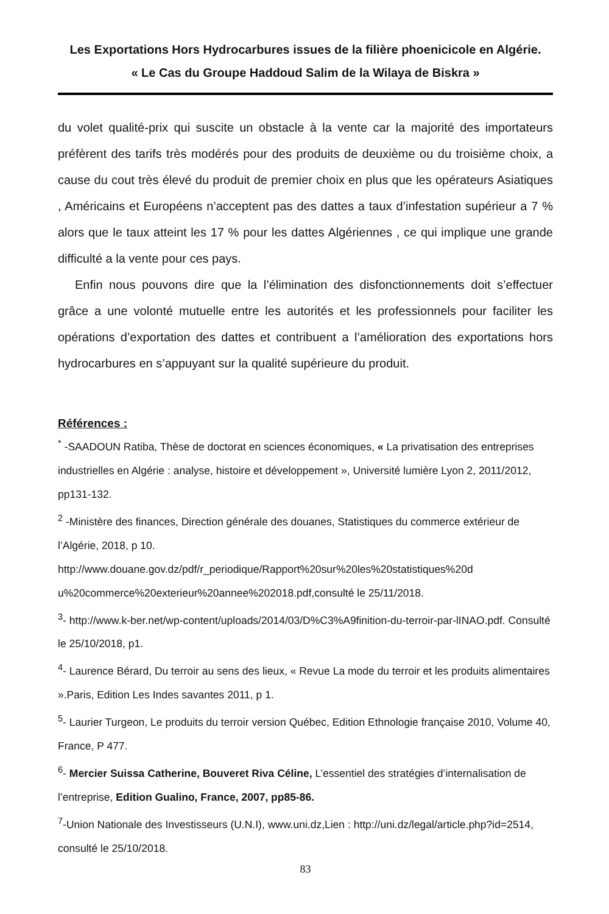Les Exportations Hors Hydrocarbures issues de la filière phoenicicole en Algérie.
« Le Cas du Groupe Haddoud Salim de la Wilaya de Biskra »
du volet qualité-prix qui suscite un obstacle à la vente car la majorité des importateurs préfèrent des tarifs très modérés pour des produits de deuxième ou du troisième choix, a cause du cout très élevé du produit de premier choix en plus que les opérateurs Asiatiques , Américains et Européens n’acceptent pas des dattes a taux d’infestation supérieur a 7 % alors que le taux atteint les 17 % pour les dattes Algériennes , ce qui implique une grande difficulté a la vente pour ces pays.
Enfin nous pouvons dire que la l’élimination des disfonctionnements doit s’effectuer grâce a une volonté mutuelle entre les autorités et les professionnels pour faciliter les opérations d’exportation des dattes et contribuent a l’amélioration des exportations hors hydrocarbures en s’appuyant sur la qualité supérieure du produit.
Références :
<sup>*</sup> -SAADOUN Ratiba, Thèse de doctorat en sciences économiques, « La privatisation des entreprises industrielles en Algérie : analyse, histoire et développement », Université lumière Lyon 2, 2011/2012, pp131-132.
<sup>2</sup> -Ministère des finances, Direction générale des douanes, Statistiques du commerce extérieur de l’Algérie, 2018, p 10.
http://www.douane.gov.dz/pdf/r_periodique/Rapport%20sur%20les%20statistiques%20d u%20commerce%20exterieur%20annee%202018.pdf,consulté le 25/11/2018.
<sup>3</sup>- http://www.k-ber.net/wp-content/uploads/2014/03/D%C3%A9finition-du-terroir-par-lINAO.pdf. Consulté le 25/10/2018, p1.
<sup>4</sup>- Laurence Bérard, Du terroir au sens des lieux, « Revue La mode du terroir et les produits alimentaires ».Paris, Edition Les Indes savantes 2011, p 1.
<sup>5</sup>- Laurier Turgeon, Le produits du terroir version Québec, Edition Ethnologie française 2010, Volume 40, France, P 477.
<sup>6</sup>- Mercier Suissa Catherine, Bouveret Riva Céline, L’essentiel des stratégies d’internalisation de l’entreprise, Edition Gualino, France, 2007, pp85-86.
<sup>7</sup>-Union Nationale des Investisseurs (U.N.I), www.uni.dz,Lien : http://uni.dz/legal/article.php?id=2514, consulté le 25/10/2018.
83